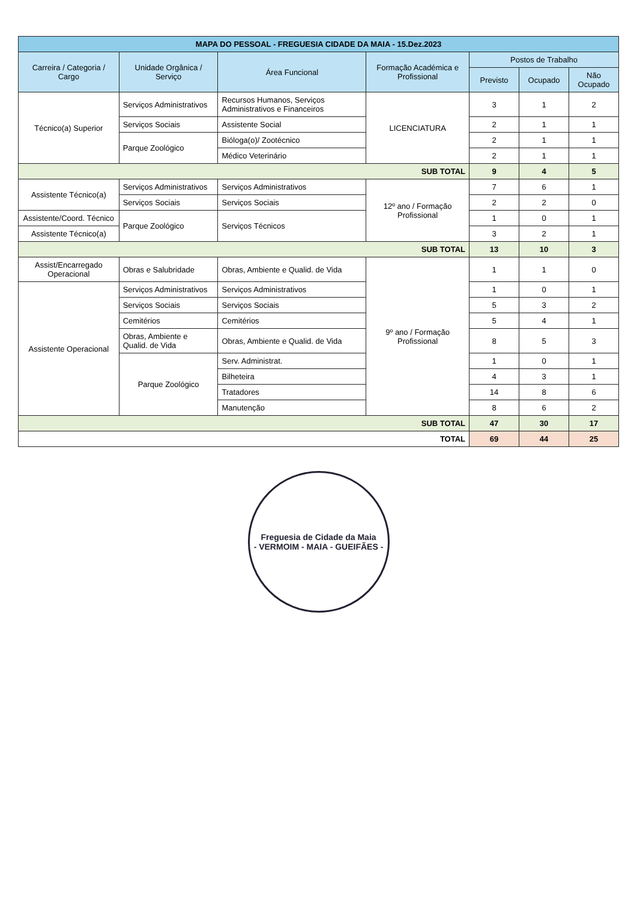| MAPA DO PESSOAL - FREGUESIA CIDADE DA MAIA - 15.Dez.2023 | | | | | | |
| Carreira / Categoria / Cargo | Unidade Orgânica / Serviço | Área Funcional | Formação Académica e Profissional | Postos de Trabalho | | |
| | | | | Previsto | Ocupado | Não Ocupado |
| Técnico(a) Superior | Serviços Administrativos | Recursos Humanos, Serviços Administrativos e Financeiros | LICENCIATURA | 3 | 1 | 2 |
| | Serviços Sociais | Assistente Social | | 2 | 1 | 1 |
| | Parque Zoológico | Bióloga(o)/ Zootécnico | | 2 | 1 | 1 |
| | | Médico Veterinário | | 2 | 1 | 1 |
| SUB TOTAL | | | | 9 | 4 | 5 |
| Assistente Técnico(a) | Serviços Administrativos | Serviços Administrativos | 12º ano / Formação Profissional | 7 | 6 | 1 |
| | Serviços Sociais | Serviços Sociais | | 2 | 2 | 0 |
| Assistente/Coord. Técnico | Parque Zoológico | Serviços Técnicos | | 1 | 0 | 1 |
| Assistente Técnico(a) | | | | 3 | 2 | 1 |
| SUB TOTAL | | | | 13 | 10 | 3 |
| Assist/Encarregado Operacional | Obras e Salubridade | Obras, Ambiente e Qualid. de Vida | 9º ano / Formação Profissional | 1 | 1 | 0 |
| Assistente Operacional | Serviços Administrativos | Serviços Administrativos | | 1 | 0 | 1 |
| | Serviços Sociais | Serviços Sociais | | 5 | 3 | 2 |
| | Cemitérios | Cemitérios | | 5 | 4 | 1 |
| | Obras, Ambiente e Qualid. de Vida | Obras, Ambiente e Qualid. de Vida | | 8 | 5 | 3 |
| | Parque Zoológico | Serv. Administrat. | | 1 | 0 | 1 |
| | | Bilheteira | | 4 | 3 | 1 |
| | | Tratadores | | 14 | 8 | 6 |
| | | Manutenção | | 8 | 6 | 2 |
| SUB TOTAL | | | | 47 | 30 | 17 |
| TOTAL | | | | 69 | 44 | 25 |
Freguesia de Cidade da Maia
- VERMOIM - MAIA - GUEIFÃES -